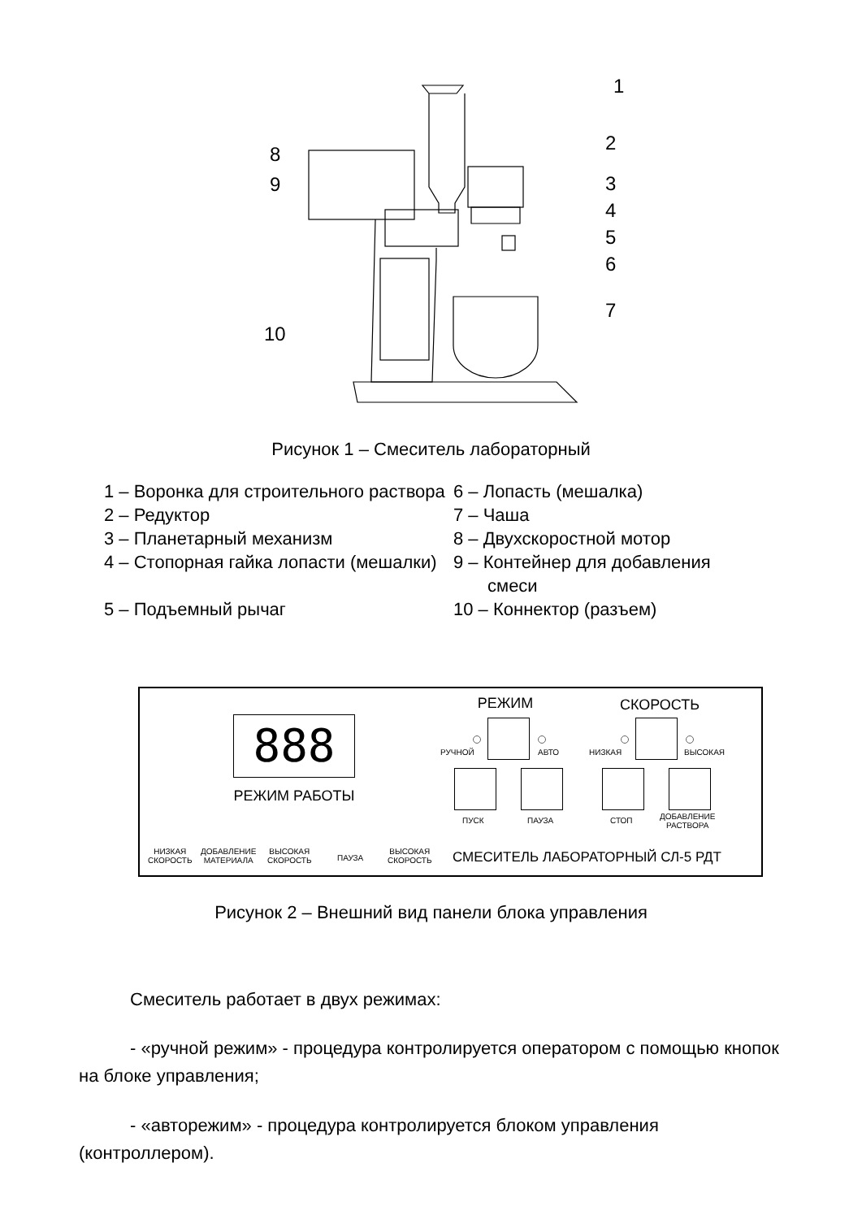1
2
3
4
5
6
7
8
9
10
Рисунок 1 – Смеситель лабораторный
1 – Воронка для строительного раствора
6 – Лопасть (мешалка)
2 – Редуктор
7 – Чаша
3 – Планетарный механизм
8 – Двухскоростной мотор
4 – Стопорная гайка лопасти (мешалки)
9 – Контейнер для добавления смеси
5 – Подъемный рычаг
10 – Коннектор (разъем)
888
РЕЖИМ РАБОТЫ
РЕЖИМ СКОРОСТЬ
РУЧНОЙ АВТО НИЗКАЯ ВЫСОКАЯ
ПУСК ПАУЗА СТОП
ДОБАВЛЕНИЕ
РАСТВОРА
НИЗКАЯ
СКОРОСТЬ
ДОБАВЛЕНИЕ
МАТЕРИАЛА
ВЫСОКАЯ
СКОРОСТЬ
ПАУЗА
ВЫСОКАЯ
СКОРОСТЬ
СМЕСИТЕЛЬ ЛАБОРАТОРНЫЙ СЛ-5 РДТ
Рисунок 2 – Внешний вид панели блока управления
Смеситель работает в двух режимах:
- «ручной режим» - процедура контролируется оператором с помощью кнопок на блоке управления;
- «авторежим» - процедура контролируется блоком управления (контроллером).